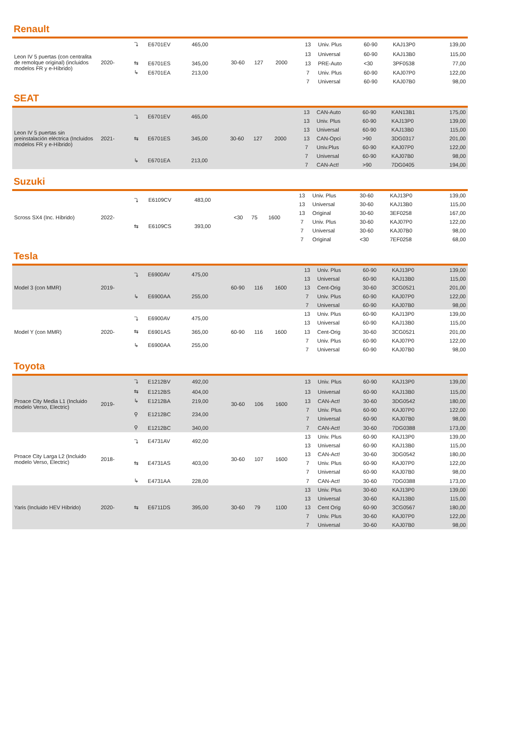Renault
| Leon IV 5 puertas (con centralita de remolque original) (incluidos modelos FR y e-Híbrido) | 2020- | ⤵ | E6701EV | 465,00 | 30-60 | 127 | 2000 | 13 | Univ. Plus | 60-90 | KAJ13P0 | 139,00 |
| | | | | | | | | 13 | Universal | 60-90 | KAJ13B0 | 115,00 |
| | | ⇆ | E6701ES | 345,00 | | | | 13 | PRE-Auto | <30 | 3PF0538 | 77,00 |
| | | ↳ | E6701EA | 213,00 | | | | 7 | Univ. Plus | 60-90 | KAJ07P0 | 122,00 |
| | | | | | | | | 7 | Universal | 60-90 | KAJ07B0 | 98,00 |
SEAT
| Leon IV 5 puertas sin preinstalación eléctrica (Incluidos modelos FR y e-Híbrido) | 2021- | ⤵ | E6701EV | 465,00 | 30-60 | 127 | 2000 | 13 | CAN-Auto | 60-90 | KAN13B1 | 175,00 |
| | | | | | | | | 13 | Univ. Plus | 60-90 | KAJ13P0 | 139,00 |
| | | ⇆ | E6701ES | 345,00 | | | | 13 | Universal | 60-90 | KAJ13B0 | 115,00 |
| | | | | | | | | 13 | CAN-Opci | >90 | 3DG0317 | 201,00 |
| | | | | | | | | 7 | Univ.Plus | 60-90 | KAJ07P0 | 122,00 |
| | | ↳ | E6701EA | 213,00 | | | | 7 | Universal | 60-90 | KAJ07B0 | 98,00 |
| | | | | | | | | 7 | CAN-Act! | >90 | 7DG0405 | 194,00 |
Suzuki
| Scross SX4 (Inc. Híbrido) | 2022- | ⤵ | E6109CV | 483,00 | <30 | 75 | 1600 | 13 | Univ. Plus | 30-60 | KAJ13P0 | 139,00 |
| | | | | | | | | 13 | Universal | 30-60 | KAJ13B0 | 115,00 |
| | | ⇆ | E6109CS | 393,00 | | | | 13 | Original | 30-60 | 3EF0258 | 167,00 |
| | | | | | | | | 7 | Univ. Plus | 30-60 | KAJ07P0 | 122,00 |
| | | | | | | | | 7 | Universal | 30-60 | KAJ07B0 | 98,00 |
| | | | | | | | | 7 | Original | <30 | 7EF0258 | 68,00 |
Tesla
| Model 3 (con MMR) | 2019- | ⤵ | E6900AV | 475,00 | 60-90 | 116 | 1600 | 13 | Univ. Plus | 60-90 | KAJ13P0 | 139,00 |
| | | | | | | | | 13 | Universal | 60-90 | KAJ13B0 | 115,00 |
| | | ↳ | E6900AA | 255,00 | | | | 13 | Cent-Orig | 30-60 | 3CG0521 | 201,00 |
| | | | | | | | | 7 | Univ. Plus | 60-90 | KAJ07P0 | 122,00 |
| | | | | | | | | 7 | Universal | 60-90 | KAJ07B0 | 98,00 |
| Model Y (con MMR) | 2020- | ⤵ | E6900AV | 475,00 | 60-90 | 116 | 1600 | 13 | Univ. Plus | 60-90 | KAJ13P0 | 139,00 |
| | | | | | | | | 13 | Universal | 60-90 | KAJ13B0 | 115,00 |
| | | ⇆ | E6901AS | 365,00 | | | | 13 | Cent-Orig | 30-60 | 3CG0521 | 201,00 |
| | | ↳ | E6900AA | 255,00 | | | | 7 | Univ. Plus | 60-90 | KAJ07P0 | 122,00 |
| | | | | | | | | 7 | Universal | 60-90 | KAJ07B0 | 98,00 |
Toyota
| Proace City Media L1 (Incluido modelo Verso, Electric) | 2019- | ⤵ | E1212BV | 492,00 | 30-60 | 106 | 1600 | 13 | Univ. Plus | 60-90 | KAJ13P0 | 139,00 |
| | | ⇆ | E1212BS | 404,00 | | | | 13 | Universal | 60-90 | KAJ13B0 | 115,00 |
| | | ↳ | E1212BA | 219,00 | | | | 13 | CAN-Act! | 30-60 | 3DG0542 | 180,00 |
| | | ⚲ | E1212BC | 234,00 | | | | 7 | Univ. Plus | 60-90 | KAJ07P0 | 122,00 |
| | | | | | | | | 7 | Universal | 60-90 | KAJ07B0 | 98,00 |
| | | ⚲ | E1212BC | 340,00 | | | | 7 | CAN-Act! | 30-60 | 7DG0388 | 173,00 |
| Proace City Larga L2 (Incluido modelo Verso, Electric) | 2018- | ⤵ | E4731AV | 492,00 | 30-60 | 107 | 1600 | 13 | Univ. Plus | 60-90 | KAJ13P0 | 139,00 |
| | | | | | | | | 13 | Universal | 60-90 | KAJ13B0 | 115,00 |
| | | ⇆ | E4731AS | 403,00 | | | | 13 | CAN-Act! | 30-60 | 3DG0542 | 180,00 |
| | | | | | | | | 7 | Univ. Plus | 60-90 | KAJ07P0 | 122,00 |
| | | | | | | | | 7 | Universal | 60-90 | KAJ07B0 | 98,00 |
| | | ↳ | E4731AA | 228,00 | | | | 7 | CAN-Act! | 30-60 | 7DG0388 | 173,00 |
| Yaris (Incluido HEV Híbrido) | 2020- | ⇆ | E6711DS | 395,00 | 30-60 | 79 | 1100 | 13 | Univ. Plus | 30-60 | KAJ13P0 | 139,00 |
| | | | | | | | | 13 | Universal | 30-60 | KAJ13B0 | 115,00 |
| | | | | | | | | 13 | Cent Orig | 60-90 | 3CG0567 | 180,00 |
| | | | | | | | | 7 | Univ. Plus | 30-60 | KAJ07P0 | 122,00 |
| | | | | | | | | 7 | Universal | 30-60 | KAJ07B0 | 98,00 |